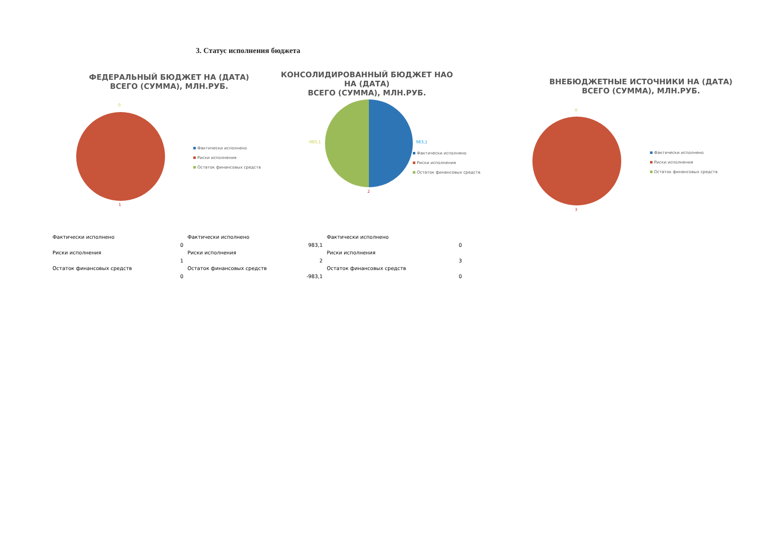3. Статус исполнения бюджета
ФЕДЕРАЛЬНЫЙ БЮДЖЕТ НА (ДАТА)
ВСЕГО (СУММА), МЛН.РУБ.
0
1
Фактически исполнено
Риски исполнения
Остаток финансовых средств
КОНСОЛИДИРОВАННЫЙ БЮДЖЕТ НАО НА (ДАТА)
ВСЕГО (СУММА), МЛН.РУБ.
-983,1 983,1
2
Фактически исполнено
Риски исполнения
Остаток финансовых средств
ВНЕБЮДЖЕТНЫЕ ИСТОЧНИКИ НА (ДАТА)
ВСЕГО (СУММА), МЛН.РУБ.
0
3
Фактически исполнено
Риски исполнения
Остаток финансовых средств
| Фактически исполнено | 0 | Фактически исполнено | 983,1 | Фактически исполнено | 0 |
| Риски исполнения | 1 | Риски исполнения | 2 | Риски исполнения | 3 |
| Остаток финансовых средств | 0 | Остаток финансовых средств | -983,1 | Остаток финансовых средств | 0 |